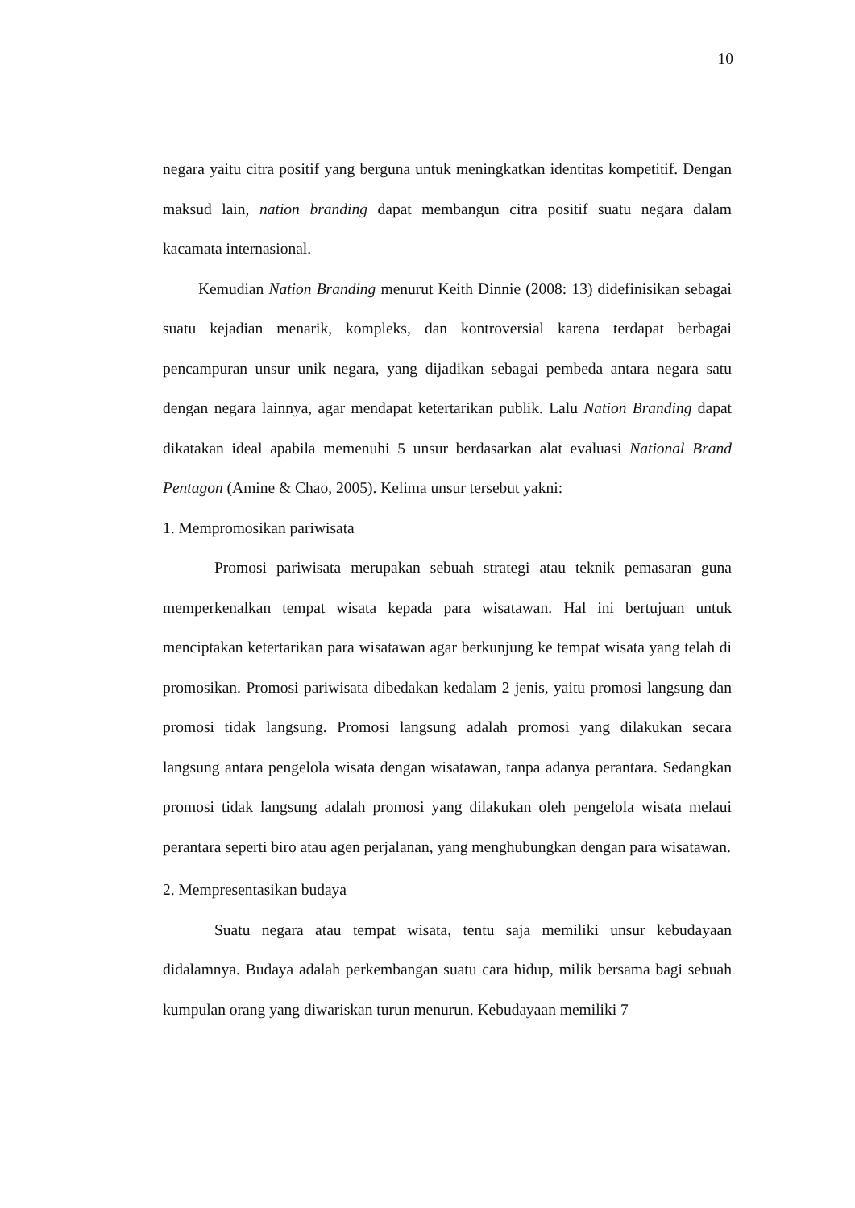10
negara yaitu citra positif yang berguna untuk meningkatkan identitas kompetitif. Dengan maksud lain, nation branding dapat membangun citra positif suatu negara dalam kacamata internasional.
Kemudian Nation Branding menurut Keith Dinnie (2008: 13) didefinisikan sebagai suatu kejadian menarik, kompleks, dan kontroversial karena terdapat berbagai pencampuran unsur unik negara, yang dijadikan sebagai pembeda antara negara satu dengan negara lainnya, agar mendapat ketertarikan publik. Lalu Nation Branding dapat dikatakan ideal apabila memenuhi 5 unsur berdasarkan alat evaluasi National Brand Pentagon (Amine & Chao, 2005). Kelima unsur tersebut yakni:
1. Mempromosikan pariwisata
Promosi pariwisata merupakan sebuah strategi atau teknik pemasaran guna memperkenalkan tempat wisata kepada para wisatawan. Hal ini bertujuan untuk menciptakan ketertarikan para wisatawan agar berkunjung ke tempat wisata yang telah di promosikan. Promosi pariwisata dibedakan kedalam 2 jenis, yaitu promosi langsung dan promosi tidak langsung. Promosi langsung adalah promosi yang dilakukan secara langsung antara pengelola wisata dengan wisatawan, tanpa adanya perantara. Sedangkan promosi tidak langsung adalah promosi yang dilakukan oleh pengelola wisata melaui perantara seperti biro atau agen perjalanan, yang menghubungkan dengan para wisatawan.
2. Mempresentasikan budaya
Suatu negara atau tempat wisata, tentu saja memiliki unsur kebudayaan didalamnya. Budaya adalah perkembangan suatu cara hidup, milik bersama bagi sebuah kumpulan orang yang diwariskan turun menurun. Kebudayaan memiliki 7